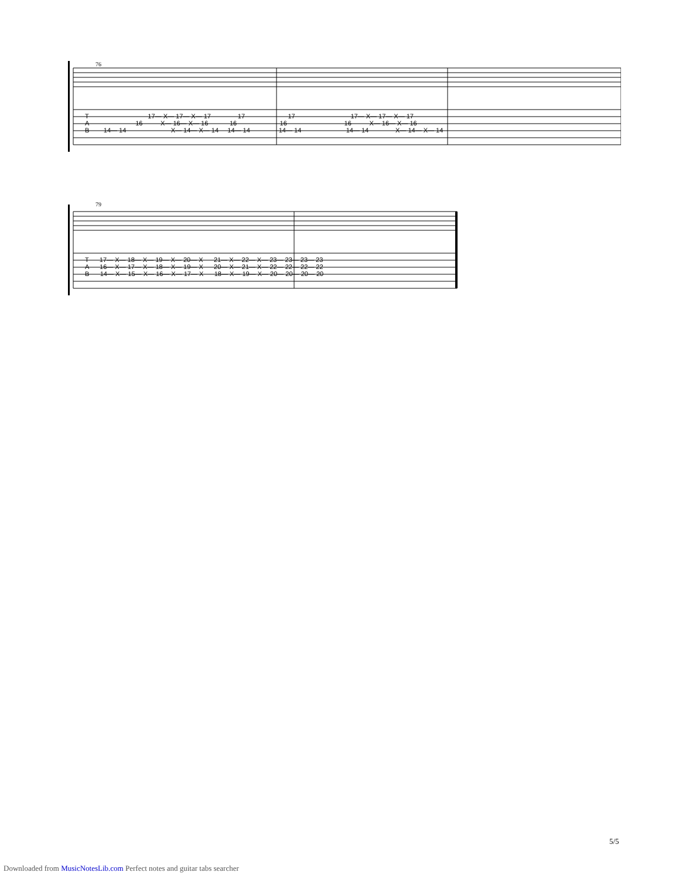76
T 17— X— 17— X— 17 17 17 17— X— 17— X— 17 A 16 X— 16— X— 16 16 16 16 X— 16— X— 16 B 14— 14 X— 14— X— 14 14— 14 14— 14 14— 14 X— 14— X— 14
79
T 17— X— 18— X— 19— X— 20— X 21— X— 22— X— 23— 23— 23— 23 A 16— X— 17— X— 18— X— 19— X 20— X— 21— X— 22— 22— 22— 22 B 14— X— 15— X— 16— X— 17— X 18— X— 19— X— 20— 20— 20— 20
5/5
Downloaded from MusicNotesLib.com Perfect notes and guitar tabs searcher